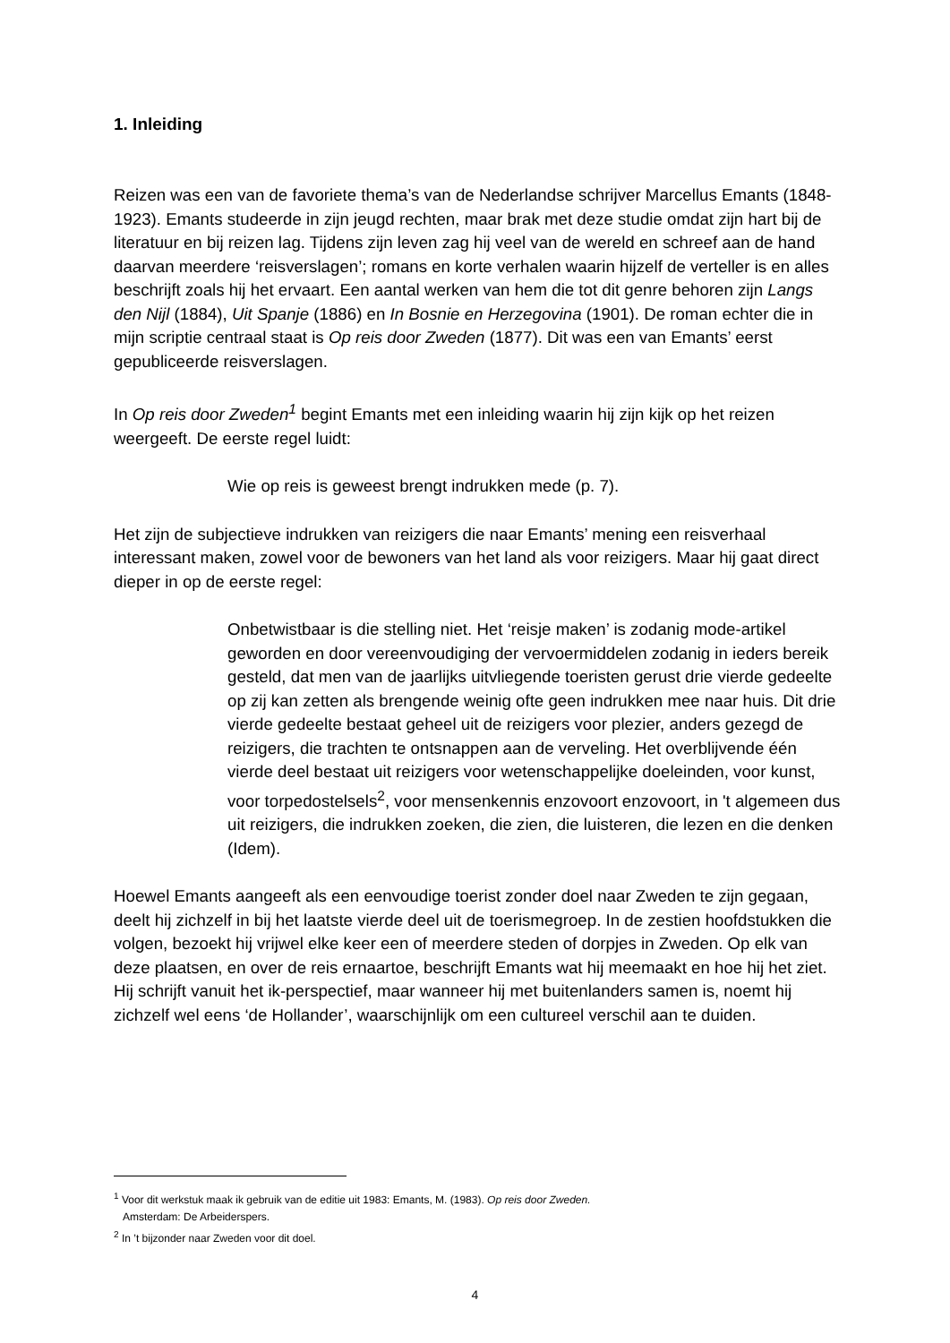1. Inleiding
Reizen was een van de favoriete thema’s van de Nederlandse schrijver Marcellus Emants (1848-1923). Emants studeerde in zijn jeugd rechten, maar brak met deze studie omdat zijn hart bij de literatuur en bij reizen lag. Tijdens zijn leven zag hij veel van de wereld en schreef aan de hand daarvan meerdere ‘reisverslagen’; romans en korte verhalen waarin hijzelf de verteller is en alles beschrijft zoals hij het ervaart. Een aantal werken van hem die tot dit genre behoren zijn Langs den Nijl (1884), Uit Spanje (1886) en In Bosnie en Herzegovina (1901). De roman echter die in mijn scriptie centraal staat is Op reis door Zweden (1877). Dit was een van Emants’ eerst gepubliceerde reisverslagen.
In Op reis door Zweden<sup>1</sup> begint Emants met een inleiding waarin hij zijn kijk op het reizen weergeeft. De eerste regel luidt:
Wie op reis is geweest brengt indrukken mede (p. 7).
Het zijn de subjectieve indrukken van reizigers die naar Emants’ mening een reisverhaal interessant maken, zowel voor de bewoners van het land als voor reizigers. Maar hij gaat direct dieper in op de eerste regel:
Onbetwistbaar is die stelling niet. Het ‘reisje maken’ is zodanig mode-artikel geworden en door vereenvoudiging der vervoermiddelen zodanig in ieders bereik gesteld, dat men van de jaarlijks uitvliegende toeristen gerust drie vierde gedeelte op zij kan zetten als brengende weinig ofte geen indrukken mee naar huis. Dit drie vierde gedeelte bestaat geheel uit de reizigers voor plezier, anders gezegd de reizigers, die trachten te ontsnappen aan de verveling. Het overblijvende één vierde deel bestaat uit reizigers voor wetenschappelijke doeleinden, voor kunst, voor torpedostelsels<sup>2</sup>, voor mensenkennis enzovoort enzovoort, in 't algemeen dus uit reizigers, die indrukken zoeken, die zien, die luisteren, die lezen en die denken (Idem).
Hoewel Emants aangeeft als een eenvoudige toerist zonder doel naar Zweden te zijn gegaan, deelt hij zichzelf in bij het laatste vierde deel uit de toerismegroep. In de zestien hoofdstukken die volgen, bezoekt hij vrijwel elke keer een of meerdere steden of dorpjes in Zweden. Op elk van deze plaatsen, en over de reis ernaartoe, beschrijft Emants wat hij meemaakt en hoe hij het ziet. Hij schrijft vanuit het ik-perspectief, maar wanneer hij met buitenlanders samen is, noemt hij zichzelf wel eens ‘de Hollander’, waarschijnlijk om een cultureel verschil aan te duiden.
<sup>1</sup> Voor dit werkstuk maak ik gebruik van de editie uit 1983: Emants, M. (1983). Op reis door Zweden.
Amsterdam: De Arbeiderspers.
<sup>2</sup> In ’t bijzonder naar Zweden voor dit doel.
4